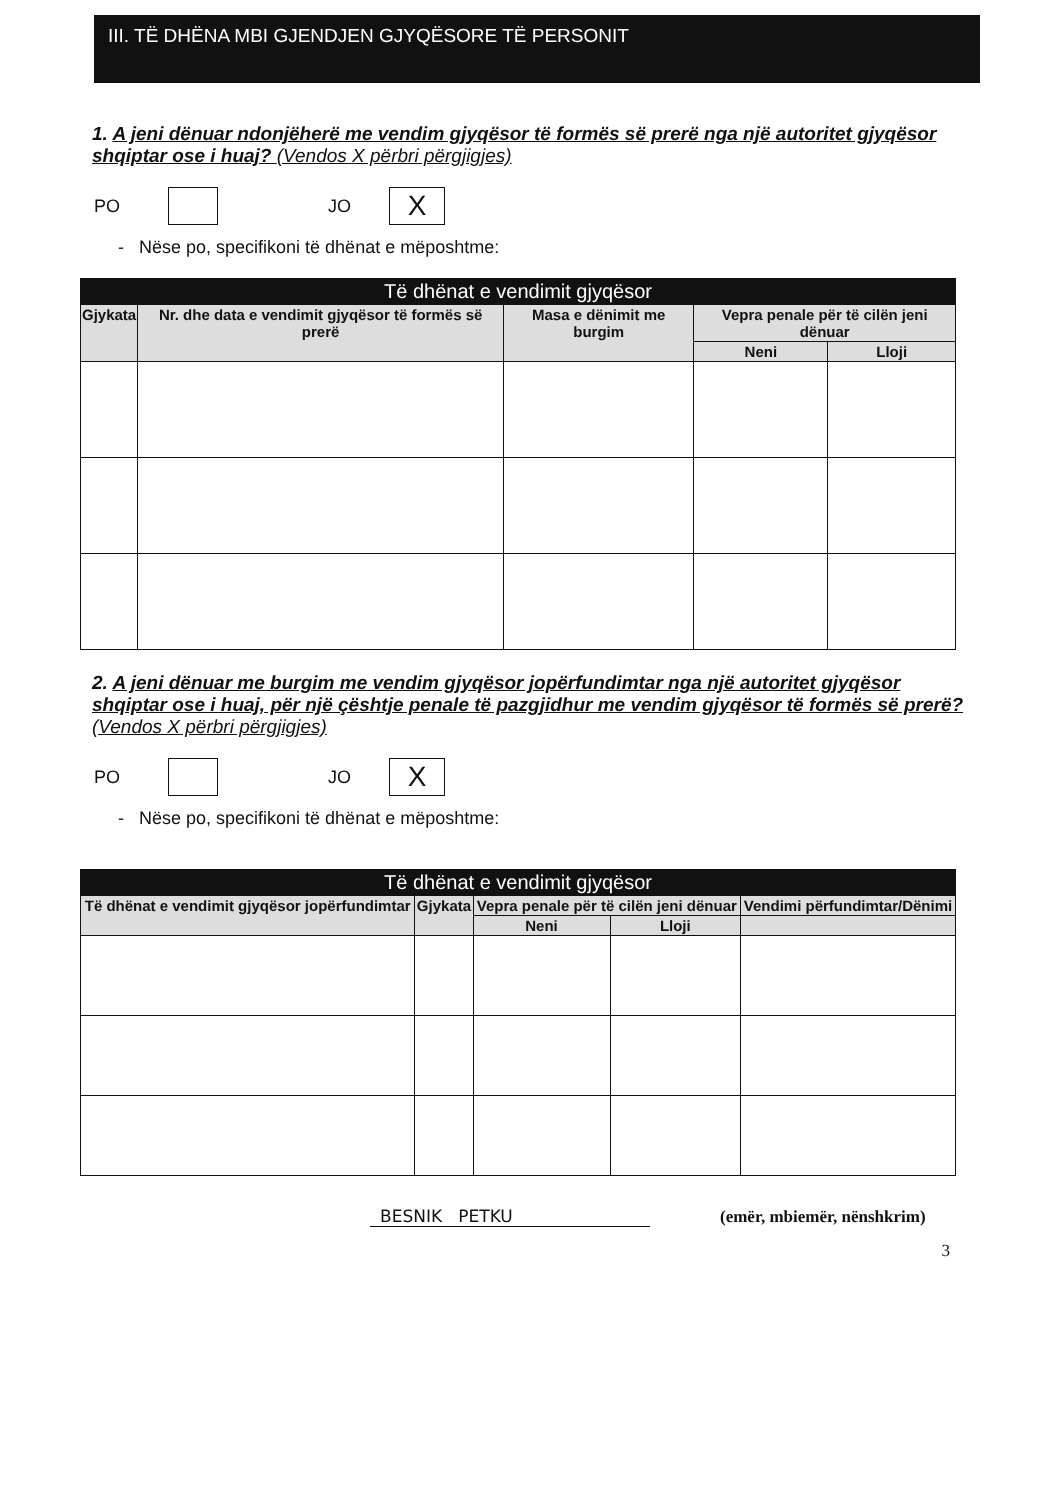III. TË DHËNA MBI GJENDJEN GJYQËSORE TË PERSONIT
1. A jeni dënuar ndonjëherë me vendim gjyqësor të formës së prerë nga një autoritet gjyqësor shqiptar ose i huaj? (Vendos X përbri përgjigjes)
PO
JO
X
- Nëse po, specifikoni të dhënat e mëposhtme:
| Të dhënat e vendimit gjyqësor | | | | |
| --- | --- | --- | --- | --- |
| Gjykata | Nr. dhe data e vendimit gjyqësor të formës së prerë | Masa e dënimit me burgim | Vepra penale për të cilën jeni dënuar | |
| | | | Neni | Lloji |
2. A jeni dënuar me burgim me vendim gjyqësor jopërfundimtar nga një autoritet gjyqësor shqiptar ose i huaj, për një çështje penale të pazgjidhur me vendim gjyqësor të formës së prerë? (Vendos X përbri përgjigjes)
PO
JO
X
- Nëse po, specifikoni të dhënat e mëposhtme:
| Të dhënat e vendimit gjyqësor | | | | |
| --- | --- | --- | --- | --- |
| Të dhënat e vendimit gjyqësor jopërfundimtar | Gjykata | Vepra penale për të cilën jeni dënuar | | Vendimi përfundimtar/Dënimi |
| | | Neni | Lloji | |
BESNIK PETKU
(emër, mbiemër, nënshkrim)
3